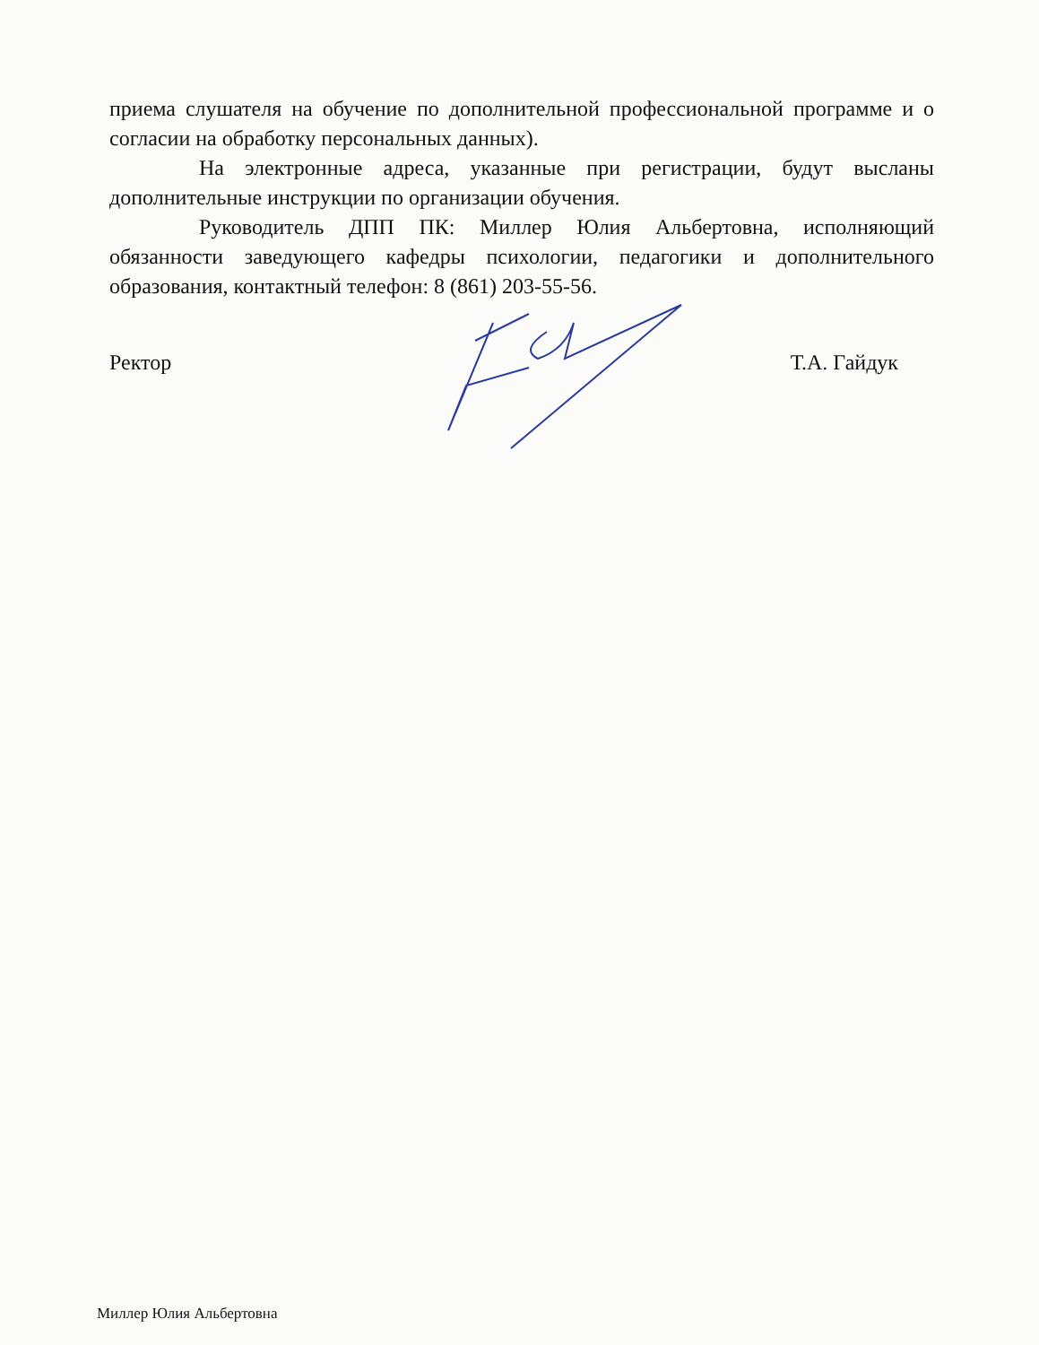приема слушателя на обучение по дополнительной профессиональной программе и о согласии на обработку персональных данных).
На электронные адреса, указанные при регистрации, будут высланы дополнительные инструкции по организации обучения.
Руководитель ДПП ПК: Миллер Юлия Альбертовна, исполняющий обязанности заведующего кафедры психологии, педагогики и дополнительного образования, контактный телефон: 8 (861) 203-55-56.
Ректор Т.А. Гайдук
Миллер Юлия Альбертовна